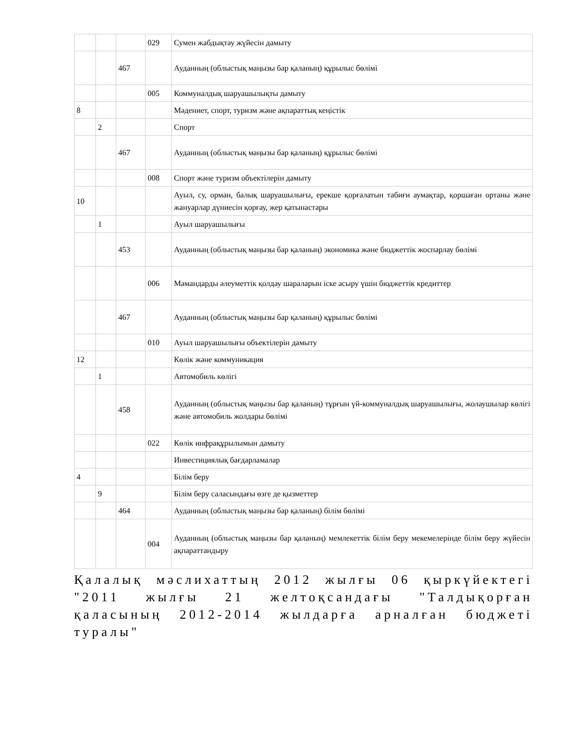| | | | 029 | Сумен жабдықтау жүйесін дамыту |
| | | 467 | | Ауданның (облыстық маңызы бар қаланың) құрылыс бөлімі |
| | | | 005 | Коммуналдық шаруашылықты дамыту |
| 8 | | | | Мәдениет, спорт, туризм және ақпараттық кеңістік |
| | 2 | | | Спорт |
| | | 467 | | Ауданның (облыстық маңызы бар қаланың) құрылыс бөлімі |
| | | | 008 | Спорт және туризм объектілерін дамыту |
| 10 | | | | Ауыл, су, орман, балық шаруашылығы, ерекше қорғалатын табиғи аумақтар, қоршаған ортаны және жануарлар дүниесін қорғау, жер қатынастары |
| | 1 | | | Ауыл шаруашылығы |
| | | 453 | | Ауданның (облыстық маңызы бар қаланың) экономика және бюджеттік жоспарлау бөлімі |
| | | | 006 | Мамандарды әлеуметтік қолдау шараларын іске асыру үшін бюджеттік кредиттер |
| | | 467 | | Ауданның (облыстық маңызы бар қаланың) құрылыс бөлімі |
| | | | 010 | Ауыл шаруашылығы объектілерін дамыту |
| 12 | | | | Көлік және коммуникация |
| | 1 | | | Автомобиль көлігі |
| | | 458 | | Ауданның (облыстық маңызы бар қаланың) тұрғын үй-коммуналдық шаруашылығы, жолаушылар көлігі және автомобиль жолдары бөлімі |
| | | | 022 | Көлік инфрақұрылымын дамыту |
| | | | | Инвестициялық бағдарламалар |
| 4 | | | | Білім беру |
| | 9 | | | Білім беру саласындағы өзге де қызметтер |
| | | 464 | | Ауданның (облыстық маңызы бар қаланың) білім бөлімі |
| | | | 004 | Ауданның (облыстық маңызы бар қаланың) мемлекеттік білім беру мекемелерінде білім беру жүйесін ақпараттандыру |
Қалалық мәслихаттың 2012 жылғы 06 қыркүйектегі "2011 жылғы 21 желтоқсандағы "Талдықорған қаласының 2012-2014 жылдарға арналған бюджеті туралы"